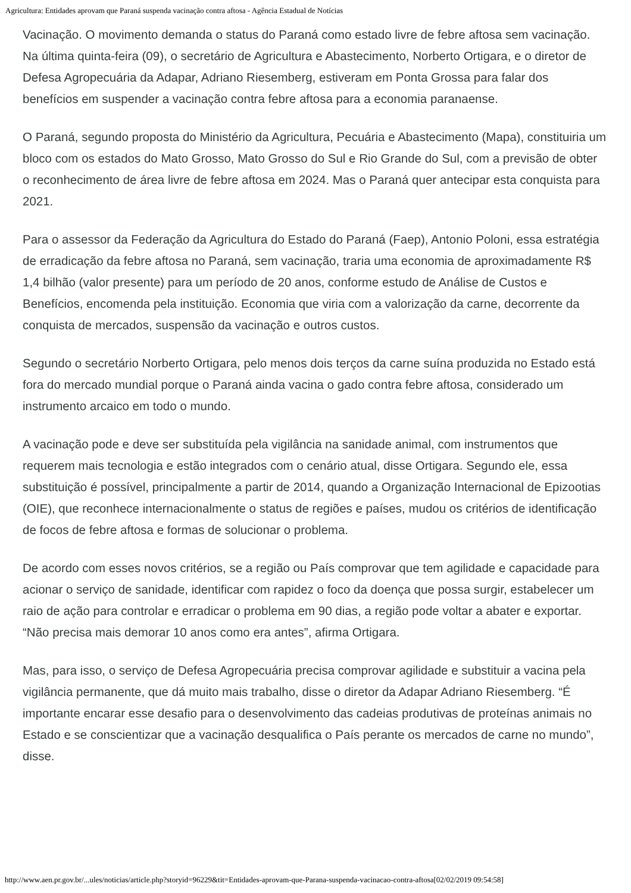Agricultura: Entidades aprovam que Paraná suspenda vacinação contra aftosa - Agência Estadual de Notícias
Vacinação. O movimento demanda o status do Paraná como estado livre de febre aftosa sem vacinação. Na última quinta-feira (09), o secretário de Agricultura e Abastecimento, Norberto Ortigara, e o diretor de Defesa Agropecuária da Adapar, Adriano Riesemberg, estiveram em Ponta Grossa para falar dos benefícios em suspender a vacinação contra febre aftosa para a economia paranaense.
O Paraná, segundo proposta do Ministério da Agricultura, Pecuária e Abastecimento (Mapa), constituiria um bloco com os estados do Mato Grosso, Mato Grosso do Sul e Rio Grande do Sul, com a previsão de obter o reconhecimento de área livre de febre aftosa em 2024. Mas o Paraná quer antecipar esta conquista para 2021.
Para o assessor da Federação da Agricultura do Estado do Paraná (Faep), Antonio Poloni, essa estratégia de erradicação da febre aftosa no Paraná, sem vacinação, traria uma economia de aproximadamente R$ 1,4 bilhão (valor presente) para um período de 20 anos, conforme estudo de Análise de Custos e Benefícios, encomenda pela instituição. Economia que viria com a valorização da carne, decorrente da conquista de mercados, suspensão da vacinação e outros custos.
Segundo o secretário Norberto Ortigara, pelo menos dois terços da carne suína produzida no Estado está fora do mercado mundial porque o Paraná ainda vacina o gado contra febre aftosa, considerado um instrumento arcaico em todo o mundo.
A vacinação pode e deve ser substituída pela vigilância na sanidade animal, com instrumentos que requerem mais tecnologia e estão integrados com o cenário atual, disse Ortigara. Segundo ele, essa substituição é possível, principalmente a partir de 2014, quando a Organização Internacional de Epizootias (OIE), que reconhece internacionalmente o status de regiões e países, mudou os critérios de identificação de focos de febre aftosa e formas de solucionar o problema.
De acordo com esses novos critérios, se a região ou País comprovar que tem agilidade e capacidade para acionar o serviço de sanidade, identificar com rapidez o foco da doença que possa surgir, estabelecer um raio de ação para controlar e erradicar o problema em 90 dias, a região pode voltar a abater e exportar. “Não precisa mais demorar 10 anos como era antes”, afirma Ortigara.
Mas, para isso, o serviço de Defesa Agropecuária precisa comprovar agilidade e substituir a vacina pela vigilância permanente, que dá muito mais trabalho, disse o diretor da Adapar Adriano Riesemberg. “É importante encarar esse desafio para o desenvolvimento das cadeias produtivas de proteínas animais no Estado e se conscientizar que a vacinação desqualifica o País perante os mercados de carne no mundo”, disse.
http://www.aen.pr.gov.br/...ules/noticias/article.php?storyid=96229&tit=Entidades-aprovam-que-Parana-suspenda-vacinacao-contra-aftosa[02/02/2019 09:54:58]